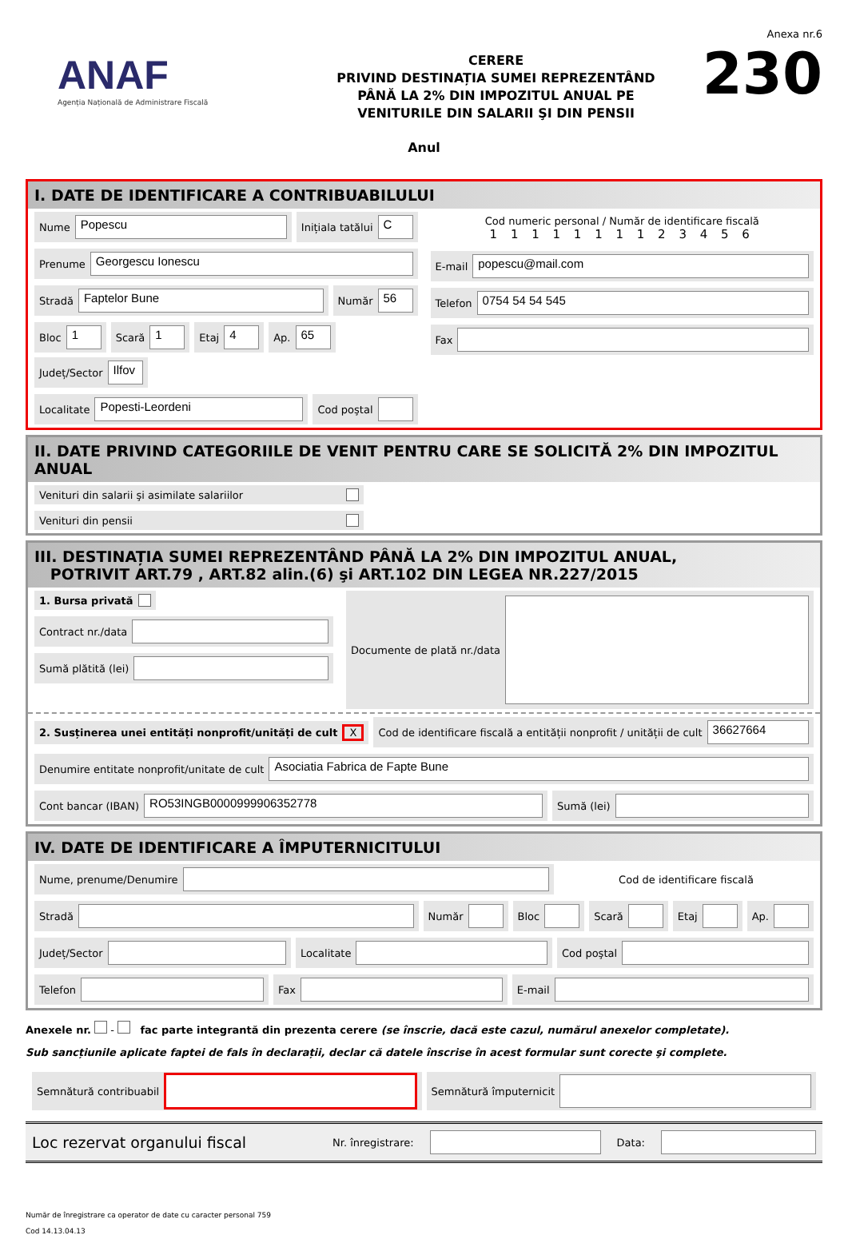ANAF
Agenția Națională de Administrare Fiscală
CERERE
PRIVIND DESTINAȚIA SUMEI REPREZENTÂND
PÂNĂ LA 2% DIN IMPOZITUL ANUAL PE
VENITURILE DIN SALARII ŞI DIN PENSII
Anexa nr.6
230
Anul
I. DATE DE IDENTIFICARE A CONTRIBUABILULUI
Nume Popescu
Inițiala tatălui C
Prenume Georgescu Ionescu
Stradă Faptelor Bune
Număr 56
Bloc 1
Scară 1
Etaj 4
Ap. 65
Județ/Sector Ilfov
Localitate Popesti-Leordeni
Cod poştal
Cod numeric personal / Număr de identificare fiscală
1 1 1 1 1 1 1 1 2 3 4 5 6
E-mail popescu@mail.com
Telefon 0754 54 54 545
Fax
II. DATE PRIVIND CATEGORIILE DE VENIT PENTRU CARE SE SOLICITĂ 2% DIN IMPOZITUL ANUAL
Venituri din salarii şi asimilate salariilor
Venituri din pensii
III. DESTINAȚIA SUMEI REPREZENTÂND PÂNĂ LA 2% DIN IMPOZITUL ANUAL,
POTRIVIT ART.79 , ART.82 alin.(6) şi ART.102 DIN LEGEA NR.227/2015
1. Bursa privată
Contract nr./data
Sumă plătită (lei)
Documente de plată nr./data
2. Susținerea unei entități nonprofit/unități de cult X
Cod de identificare fiscală a entității nonprofit / unității de cult 36627664
Denumire entitate nonprofit/unitate de cult Asociatia Fabrica de Fapte Bune
Cont bancar (IBAN) RO53INGB0000999906352778
Sumă (lei)
IV. DATE DE IDENTIFICARE A ÎMPUTERNICITULUI
Nume, prenume/Denumire
Cod de identificare fiscală
Stradă
Număr
Bloc
Scară
Etaj
Ap.
Județ/Sector
Localitate
Cod poştal
Telefon
Fax
E-mail
Anexele nr. - fac parte integrantă din prezenta cerere (se înscrie, dacă este cazul, numărul anexelor completate).
Sub sancțiunile aplicate faptei de fals în declarații, declar că datele înscrise în acest formular sunt corecte şi complete.
Semnătură contribuabil
Semnătură împuternicit
Loc rezervat organului fiscal Nr. înregistrare: Data:
Număr de înregistrare ca operator de date cu caracter personal 759
Cod 14.13.04.13